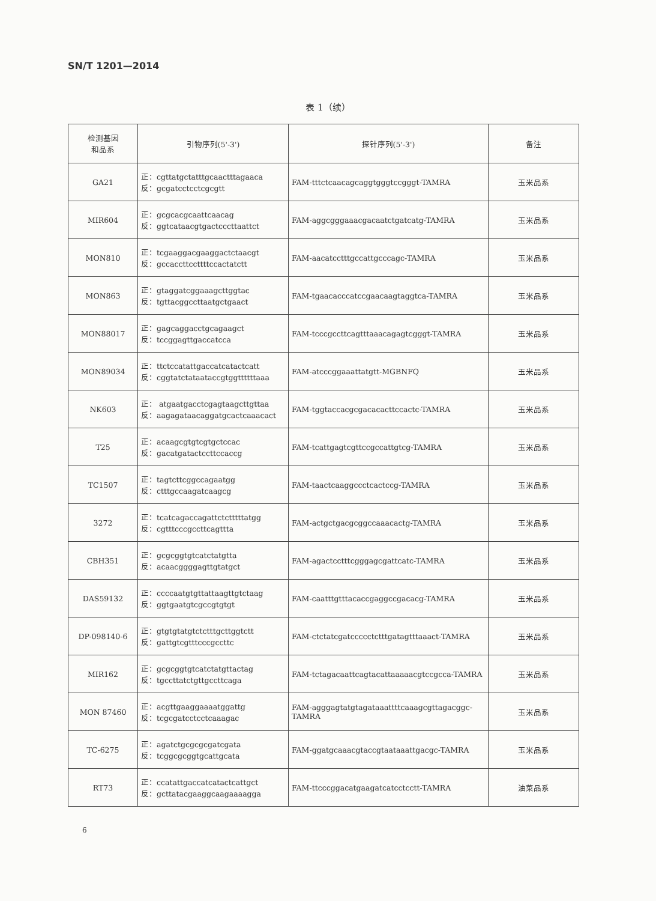SN/T 1201—2014
表 1（续）
| 检测基因 和品系 | 引物序列(5'-3') | 探针序列(5'-3') | 备注 |
| --- | --- | --- | --- |
| GA21 | 正：cgttatgctatttgcaactttagaaca 反：gcgatcctcctcgcgtt | FAM-tttctcaacagcaggtgggtccgggt-TAMRA | 玉米品系 |
| MIR604 | 正：gcgcacgcaattcaacag 反：ggtcataacgtgactcccttaattct | FAM-aggcgggaaacgacaatctgatcatg-TAMRA | 玉米品系 |
| MON810 | 正：tcgaaggacgaaggactctaacgt 反：gccaccttccttttccactatctt | FAM-aacatcctttgccattgcccagc-TAMRA | 玉米品系 |
| MON863 | 正：gtaggatcggaaagcttggtac 反：tgttacggccttaatgctgaact | FAM-tgaacacccatccgaacaagtaggtca-TAMRA | 玉米品系 |
| MON88017 | 正：gagcaggacctgcagaagct 反：tccggagttgaccatcca | FAM-tcccgccttcagtttaaacagagtcgggt-TAMRA | 玉米品系 |
| MON89034 | 正：ttctccatattgaccatcatactcatt 反：cggtatctataataccgtggttttttaaa | FAM-atcccggaaattatgtt-MGBNFQ | 玉米品系 |
| NK603 | 正： atgaatgacctcgagtaagcttgttaa 反：aagagataacaggatgcactcaaacact | FAM-tggtaccacgcgacacacttccactc-TAMRA | 玉米品系 |
| T25 | 正：acaagcgtgtcgtgctccac 反：gacatgatactccttccaccg | FAM-tcattgagtcgttccgccattgtcg-TAMRA | 玉米品系 |
| TC1507 | 正：tagtcttcggccagaatgg 反：ctttgccaagatcaagcg | FAM-taactcaaggccctcactccg-TAMRA | 玉米品系 |
| 3272 | 正：tcatcagaccagattctctttttatgg 反：cgtttcccgccttcagttta | FAM-actgctgacgcggccaaacactg-TAMRA | 玉米品系 |
| CBH351 | 正：gcgcggtgtcatctatgtta 反：acaacggggagttgtatgct | FAM-agactcctttcgggagcgattcatc-TAMRA | 玉米品系 |
| DAS59132 | 正：ccccaatgtgttattaagttgtctaag 反：ggtgaatgtcgccgtgtgt | FAM-caatttgtttacaccgaggccgacacg-TAMRA | 玉米品系 |
| DP-098140-6 | 正：gtgtgtatgtctctttgcttggtctt 反：gattgtcgtttcccgccttc | FAM-ctctatcgatccccctctttgatagtttaaact-TAMRA | 玉米品系 |
| MIR162 | 正：gcgcggtgtcatctatgttactag 反：tgccttatctgttgccttcaga | FAM-tctagacaattcagtacattaaaaacgtccgcca-TAMRA | 玉米品系 |
| MON 87460 | 正：acgttgaaggaaaatggattg 反：tcgcgatcctcctcaaagac | FAM-agggagtatgtagataaattttcaaagcgttagacggc-TAMRA | 玉米品系 |
| TC-6275 | 正：agatctgcgcgcgatcgata 反：tcggcgcggtgcattgcata | FAM-ggatgcaaacgtaccgtaataaattgacgc-TAMRA | 玉米品系 |
| RT73 | 正：ccatattgaccatcatactcattgct 反：gcttatacgaaggcaagaaaagga | FAM-ttcccggacatgaagatcatcctcctt-TAMRA | 油菜品系 |
6